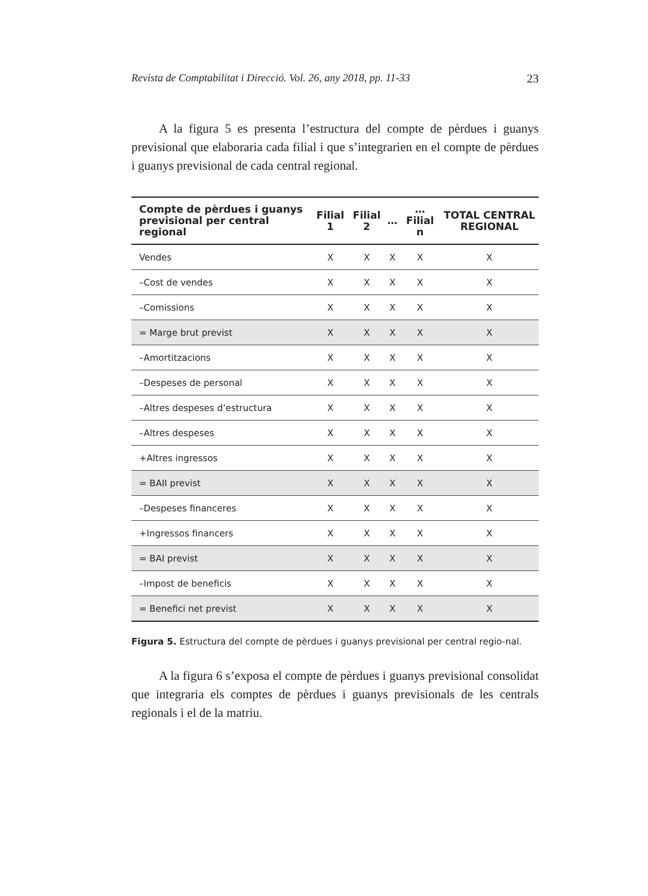Revista de Comptabilitat i Direcció. Vol. 26, any 2018, pp. 11-33 23
A la figura 5 es presenta l’estructura del compte de pèrdues i guanys previsional que elaboraria cada filial i que s’integrarien en el compte de pèrdues i guanys previsional de cada central regional.
| Compte de pèrdues i guanys previsional per central regional | Filial 1 | Filial 2 | … | …Filial n | TOTAL CENTRAL REGIONAL |
| --- | --- | --- | --- | --- | --- |
| Vendes | X | X | X | X | X |
| –Cost de vendes | X | X | X | X | X |
| –Comissions | X | X | X | X | X |
| = Marge brut previst | X | X | X | X | X |
| –Amortitzacions | X | X | X | X | X |
| –Despeses de personal | X | X | X | X | X |
| –Altres despeses d’estructura | X | X | X | X | X |
| –Altres despeses | X | X | X | X | X |
| +Altres ingressos | X | X | X | X | X |
| = BAII previst | X | X | X | X | X |
| –Despeses financeres | X | X | X | X | X |
| +Ingressos financers | X | X | X | X | X |
| = BAI previst | X | X | X | X | X |
| –Impost de beneficis | X | X | X | X | X |
| = Benefici net previst | X | X | X | X | X |
Figura 5. Estructura del compte de pèrdues i guanys previsional per central regio-nal.
A la figura 6 s’exposa el compte de pèrdues i guanys previsional consolidat que integraria els comptes de pèrdues i guanys previsionals de les centrals regionals i el de la matriu.